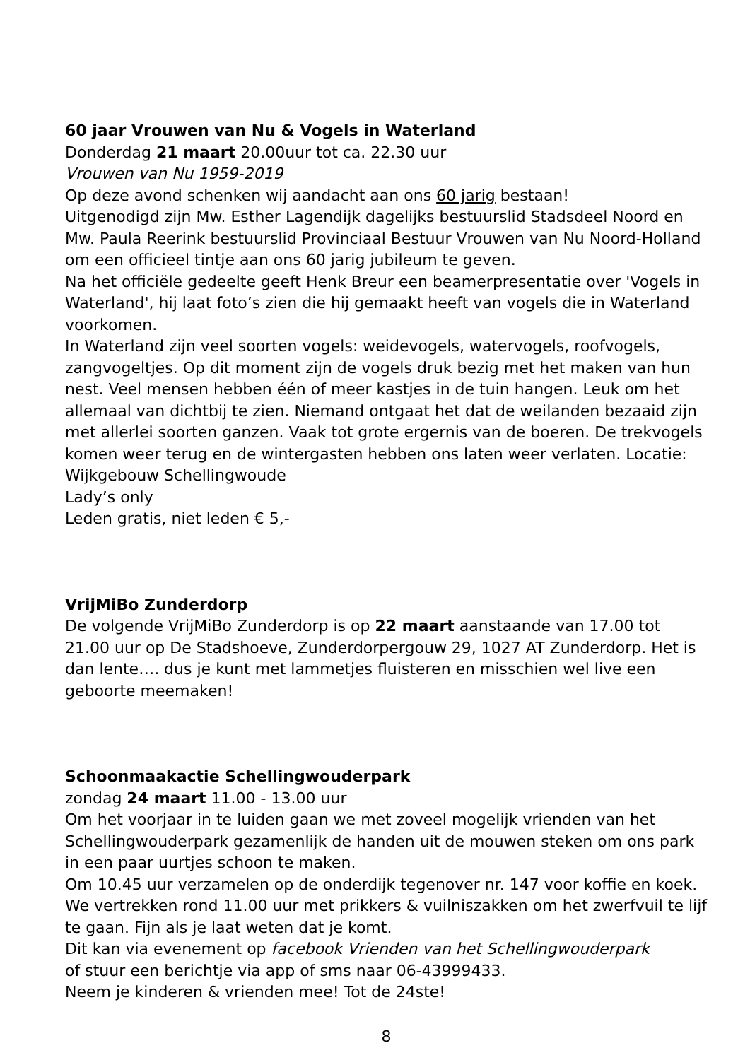60 jaar Vrouwen van Nu & Vogels in Waterland
Donderdag 21 maart 20.00uur tot ca. 22.30 uur
Vrouwen van Nu 1959-2019
Op deze avond schenken wij aandacht aan ons 60 jarig bestaan!
Uitgenodigd zijn Mw. Esther Lagendijk dagelijks bestuurslid Stadsdeel Noord en Mw. Paula Reerink bestuurslid Provinciaal Bestuur Vrouwen van Nu Noord-Holland om een officieel tintje aan ons 60 jarig jubileum te geven.
Na het officiële gedeelte geeft Henk Breur een beamerpresentatie over 'Vogels in Waterland', hij laat foto’s zien die hij gemaakt heeft van vogels die in Waterland voorkomen.
In Waterland zijn veel soorten vogels: weidevogels, watervogels, roofvogels, zangvogeltjes. Op dit moment zijn de vogels druk bezig met het maken van hun nest. Veel mensen hebben één of meer kastjes in de tuin hangen. Leuk om het allemaal van dichtbij te zien. Niemand ontgaat het dat de weilanden bezaaid zijn met allerlei soorten ganzen. Vaak tot grote ergernis van de boeren. De trekvogels komen weer terug en de wintergasten hebben ons laten weer verlaten. Locatie: Wijkgebouw Schellingwoude
Lady’s only
Leden gratis, niet leden € 5,-
VrijMiBo Zunderdorp
De volgende VrijMiBo Zunderdorp is op 22 maart aanstaande van 17.00 tot 21.00 uur op De Stadshoeve, Zunderdorpergouw 29, 1027 AT Zunderdorp. Het is dan lente…. dus je kunt met lammetjes fluisteren en misschien wel live een geboorte meemaken!
Schoonmaakactie Schellingwouderpark
zondag 24 maart 11.00 - 13.00 uur
Om het voorjaar in te luiden gaan we met zoveel mogelijk vrienden van het Schellingwouderpark gezamenlijk de handen uit de mouwen steken om ons park in een paar uurtjes schoon te maken.
Om 10.45 uur verzamelen op de onderdijk tegenover nr. 147 voor koffie en koek. We vertrekken rond 11.00 uur met prikkers & vuilniszakken om het zwerfvuil te lijf te gaan. Fijn als je laat weten dat je komt.
Dit kan via evenement op facebook Vrienden van het Schellingwouderpark
of stuur een berichtje via app of sms naar 06-43999433.
Neem je kinderen & vrienden mee! Tot de 24ste!
8